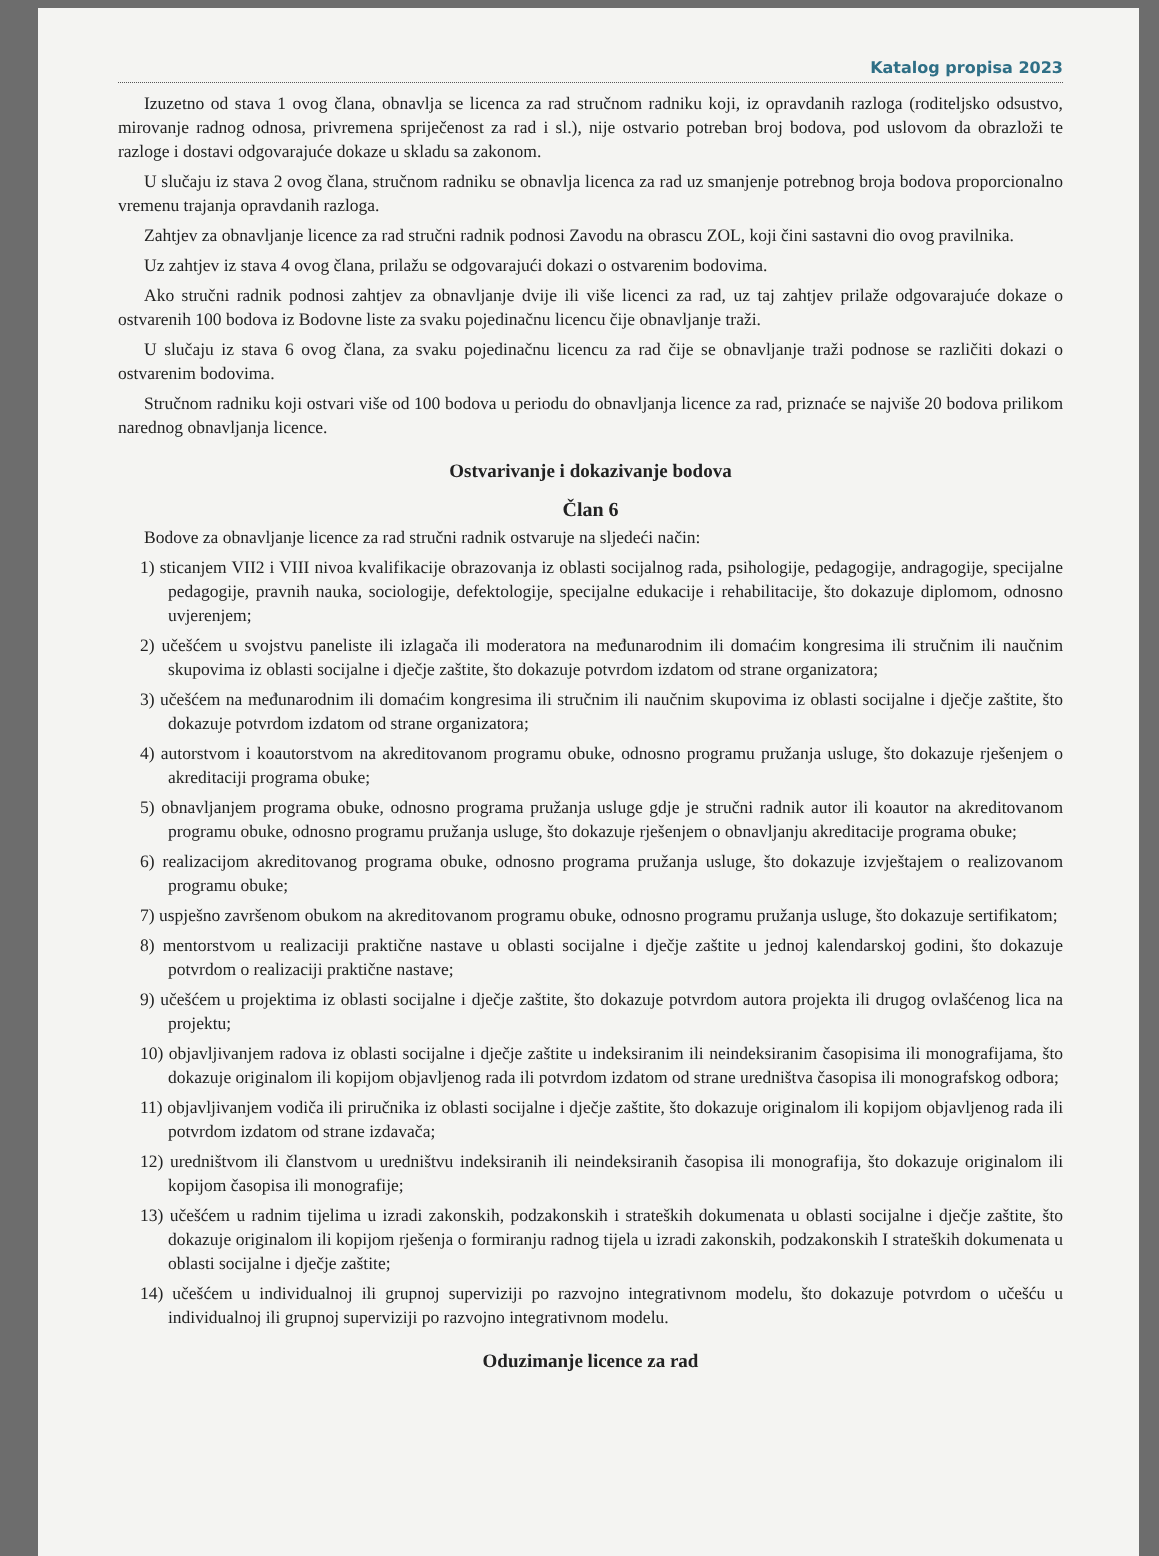Katalog propisa 2023
Izuzetno od stava 1 ovog člana, obnavlja se licenca za rad stručnom radniku koji, iz opravdanih razloga (roditeljsko odsustvo, mirovanje radnog odnosa, privremena spriječenost za rad i sl.), nije ostvario potreban broj bodova, pod uslovom da obrazloži te razloge i dostavi odgovarajuće dokaze u skladu sa zakonom.
U slučaju iz stava 2 ovog člana, stručnom radniku se obnavlja licenca za rad uz smanjenje potrebnog broja bodova proporcionalno vremenu trajanja opravdanih razloga.
Zahtjev za obnavljanje licence za rad stručni radnik podnosi Zavodu na obrascu ZOL, koji čini sastavni dio ovog pravilnika.
Uz zahtjev iz stava 4 ovog člana, prilažu se odgovarajući dokazi o ostvarenim bodovima.
Ako stručni radnik podnosi zahtjev za obnavljanje dvije ili više licenci za rad, uz taj zahtjev prilaže odgovarajuće dokaze o ostvarenih 100 bodova iz Bodovne liste za svaku pojedinačnu licencu čije obnavljanje traži.
U slučaju iz stava 6 ovog člana, za svaku pojedinačnu licencu za rad čije se obnavljanje traži podnose se različiti dokazi o ostvarenim bodovima.
Stručnom radniku koji ostvari više od 100 bodova u periodu do obnavljanja licence za rad, priznaće se najviše 20 bodova prilikom narednog obnavljanja licence.
Ostvarivanje i dokazivanje bodova
Član 6
Bodove za obnavljanje licence za rad stručni radnik ostvaruje na sljedeći način:
1) sticanjem VII2 i VIII nivoa kvalifikacije obrazovanja iz oblasti socijalnog rada, psihologije, pedagogije, andragogije, specijalne pedagogije, pravnih nauka, sociologije, defektologije, specijalne edukacije i rehabilitacije, što dokazuje diplomom, odnosno uvjerenjem;
2) učešćem u svojstvu paneliste ili izlagača ili moderatora na međunarodnim ili domaćim kongresima ili stručnim ili naučnim skupovima iz oblasti socijalne i dječje zaštite, što dokazuje potvrdom izdatom od strane organizatora;
3) učešćem na međunarodnim ili domaćim kongresima ili stručnim ili naučnim skupovima iz oblasti socijalne i dječje zaštite, što dokazuje potvrdom izdatom od strane organizatora;
4) autorstvom i koautorstvom na akreditovanom programu obuke, odnosno programu pružanja usluge, što dokazuje rješenjem o akreditaciji programa obuke;
5) obnavljanjem programa obuke, odnosno programa pružanja usluge gdje je stručni radnik autor ili koautor na akreditovanom programu obuke, odnosno programu pružanja usluge, što dokazuje rješenjem o obnavljanju akreditacije programa obuke;
6) realizacijom akreditovanog programa obuke, odnosno programa pružanja usluge, što dokazuje izvještajem o realizovanom programu obuke;
7) uspješno završenom obukom na akreditovanom programu obuke, odnosno programu pružanja usluge, što dokazuje sertifikatom;
8) mentorstvom u realizaciji praktične nastave u oblasti socijalne i dječje zaštite u jednoj kalendarskoj godini, što dokazuje potvrdom o realizaciji praktične nastave;
9) učešćem u projektima iz oblasti socijalne i dječje zaštite, što dokazuje potvrdom autora projekta ili drugog ovlašćenog lica na projektu;
10) objavljivanjem radova iz oblasti socijalne i dječje zaštite u indeksiranim ili neindeksiranim časopisima ili monografijama, što dokazuje originalom ili kopijom objavljenog rada ili potvrdom izdatom od strane uredništva časopisa ili monografskog odbora;
11) objavljivanjem vodiča ili priručnika iz oblasti socijalne i dječje zaštite, što dokazuje originalom ili kopijom objavljenog rada ili potvrdom izdatom od strane izdavača;
12) uredništvom ili članstvom u uredništvu indeksiranih ili neindeksiranih časopisa ili monografija, što dokazuje originalom ili kopijom časopisa ili monografije;
13) učešćem u radnim tijelima u izradi zakonskih, podzakonskih i strateških dokumenata u oblasti socijalne i dječje zaštite, što dokazuje originalom ili kopijom rješenja o formiranju radnog tijela u izradi zakonskih, podzakonskih I strateških dokumenata u oblasti socijalne i dječje zaštite;
14) učešćem u individualnoj ili grupnoj superviziji po razvojno integrativnom modelu, što dokazuje potvrdom o učešću u individualnoj ili grupnoj superviziji po razvojno integrativnom modelu.
Oduzimanje licence za rad